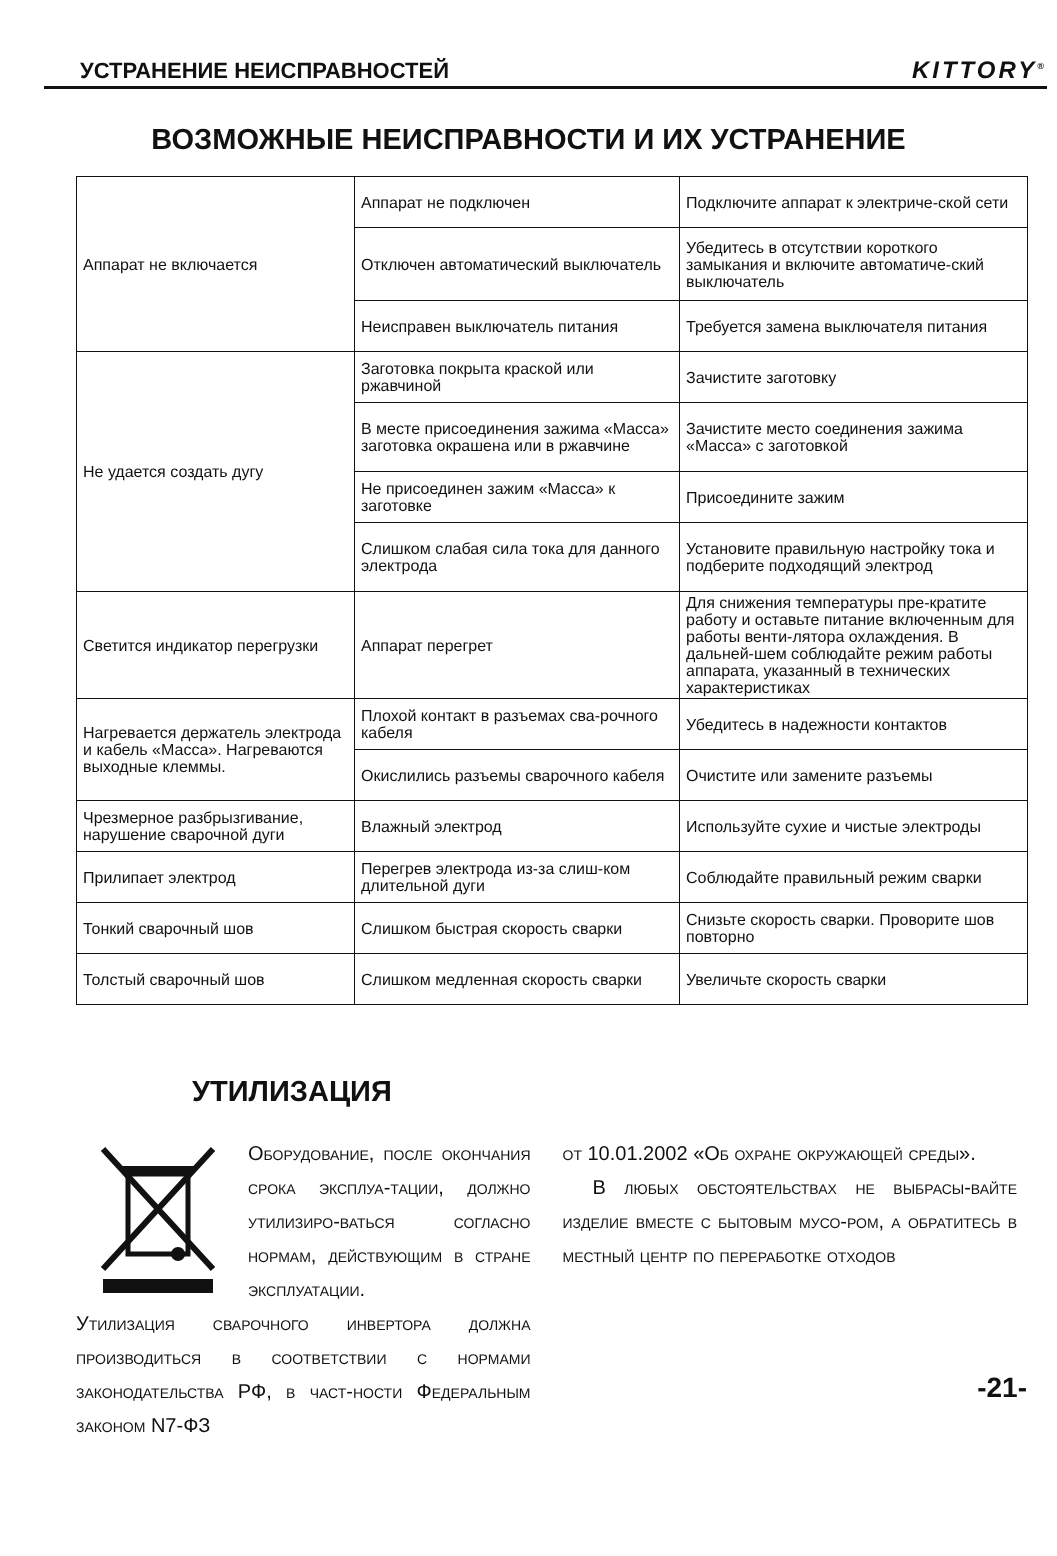УСТРАНЕНИЕ НЕИСПРАВНОСТЕЙ KITTORY<sup>®</sup>
ВОЗМОЖНЫЕ НЕИСПРАВНОСТИ И ИХ УСТРАНЕНИЕ
| Аппарат не включается | Аппарат не подключен | Подключите аппарат к электриче-ской сети |
| | Отключен автоматический выключатель | Убедитесь в отсутствии короткого замыкания и включите автоматиче-ский выключатель |
| | Неисправен выключатель питания | Требуется замена выключателя питания |
| Не удается создать дугу | Заготовка покрыта краской или ржавчиной | Зачистите заготовку |
| | В месте присоединения зажима «Масса» заготовка окрашена или в ржавчине | Зачистите место соединения зажима «Масса» с заготовкой |
| | Не присоединен зажим «Масса» к заготовке | Присоедините зажим |
| | Слишком слабая сила тока для данного электрода | Установите правильную настройку тока и подберите подходящий электрод |
| Светится индикатор перегрузки | Аппарат перегрет | Для снижения температуры пре-кратите работу и оставьте питание включенным для работы венти-лятора охлаждения. В дальней-шем соблюдайте режим работы аппарата, указанный в технических характеристиках |
| Нагревается держатель электрода и кабель «Масса». Нагреваются выходные клеммы. | Плохой контакт в разъемах сва-рочного кабеля | Убедитесь в надежности контактов |
| | Окислились разъемы сварочного кабеля | Очистите или замените разъемы |
| Чрезмерное разбрызгивание, нарушение сварочной дуги | Влажный электрод | Используйте сухие и чистые электроды |
| Прилипает электрод | Перегрев электрода из-за слиш-ком длительной дуги | Соблюдайте правильный режим сварки |
| Тонкий сварочный шов | Слишком быстрая скорость сварки | Снизьте скорость сварки. Проворите шов повторно |
| Толстый сварочный шов | Слишком медленная скорость сварки | Увеличьте скорость сварки |
УТИЛИЗАЦИЯ
Оборудование, после окончания срока эксплуа-тации, должно утилизиро-ваться согласно нормам, действующим в стране эксплуатации.
Утилизация сварочного инвертора должна производиться в соответствии с нормами законодательства РФ, в част-ности Федеральным законом N7-ФЗ
от 10.01.2002 «Об охране окружающей среды».
В любых обстоятельствах не выбрасы-вайте изделие вместе с бытовым мусо-ром, а обратитесь в местный центр по переработке отходов
-21-